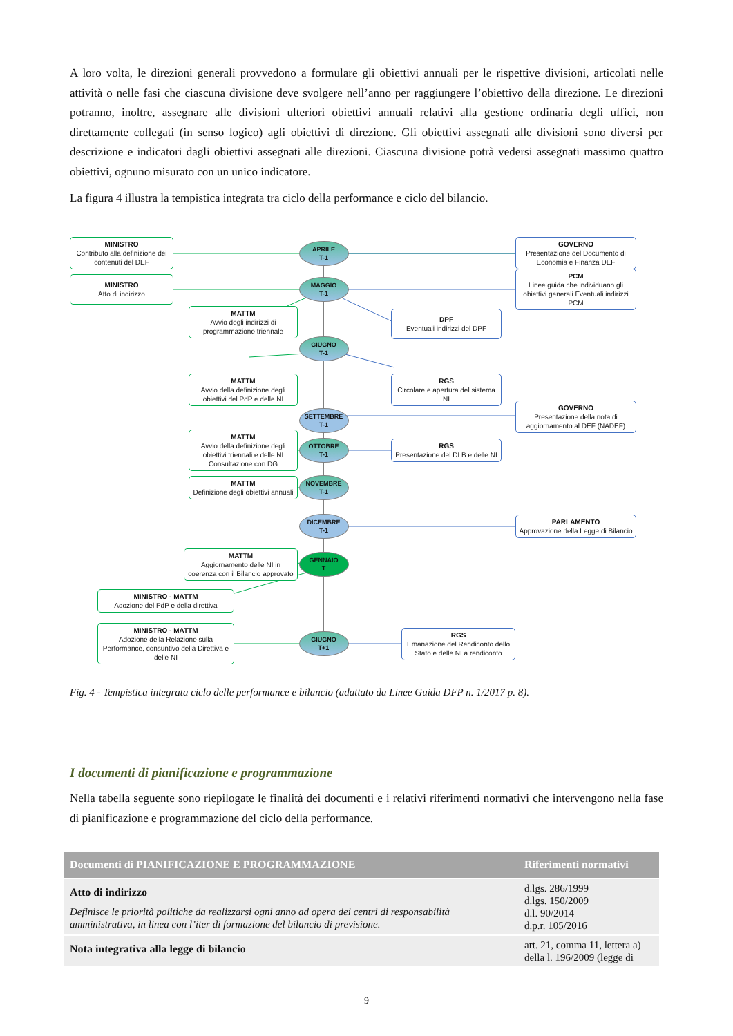A loro volta, le direzioni generali provvedono a formulare gli obiettivi annuali per le rispettive divisioni, articolati nelle attività o nelle fasi che ciascuna divisione deve svolgere nell’anno per raggiungere l’obiettivo della direzione. Le direzioni potranno, inoltre, assegnare alle divisioni ulteriori obiettivi annuali relativi alla gestione ordinaria degli uffici, non direttamente collegati (in senso logico) agli obiettivi di direzione. Gli obiettivi assegnati alle divisioni sono diversi per descrizione e indicatori dagli obiettivi assegnati alle direzioni. Ciascuna divisione potrà vedersi assegnati massimo quattro obiettivi, ognuno misurato con un unico indicatore.
La figura 4 illustra la tempistica integrata tra ciclo della performance e ciclo del bilancio.
MINISTRO
Contributo alla definizione dei contenuti del DEF
APRILE
T-1
GOVERNO
Presentazione del Documento di Economia e Finanza DEF
MINISTRO
Atto di indirizzo
MAGGIO
T-1
PCM
Linee guida che individuano gli obiettivi generali Eventuali indirizzi PCM
MATTM
Avvio degli indirizzi di programmazione triennale
DPF
Eventuali indirizzi del DPF
GIUGNO
T-1
MATTM
Avvio della definizione degli obiettivi del PdP e delle NI
RGS
Circolare e apertura del sistema NI
SETTEMBRE
T-1
GOVERNO
Presentazione della nota di aggiornamento al DEF (NADEF)
MATTM
Avvio della definizione degli obiettivi triennali e delle NI Consultazione con DG
OTTOBRE
T-1
RGS
Presentazione del DLB e delle NI
MATTM
Definizione degli obiettivi annuali
NOVEMBRE
T-1
DICEMBRE
T-1
PARLAMENTO
Approvazione della Legge di Bilancio
MATTM
Aggiornamento delle NI in coerenza con il Bilancio approvato
GENNAIO
T
MINISTRO - MATTM
Adozione del PdP e della direttiva
MINISTRO - MATTM
Adozione della Relazione sulla Performance, consuntivo della Direttiva e delle NI
GIUGNO
T+1
RGS
Emanazione del Rendiconto dello Stato e delle NI a rendiconto
Fig. 4 - Tempistica integrata ciclo delle performance e bilancio (adattato da Linee Guida DFP n. 1/2017 p. 8).
I documenti di pianificazione e programmazione
Nella tabella seguente sono riepilogate le finalità dei documenti e i relativi riferimenti normativi che intervengono nella fase di pianificazione e programmazione del ciclo della performance.
| Documenti di PIANIFICAZIONE E PROGRAMMAZIONE | Riferimenti normativi |
| --- | --- |
| Atto di indirizzo Definisce le priorità politiche da realizzarsi ogni anno ad opera dei centri di responsabilità amministrativa, in linea con l’iter di formazione del bilancio di previsione. | d.lgs. 286/1999 d.lgs. 150/2009 d.l. 90/2014 d.p.r. 105/2016 |
| Nota integrativa alla legge di bilancio | art. 21, comma 11, lettera a) della l. 196/2009 (legge di |
9